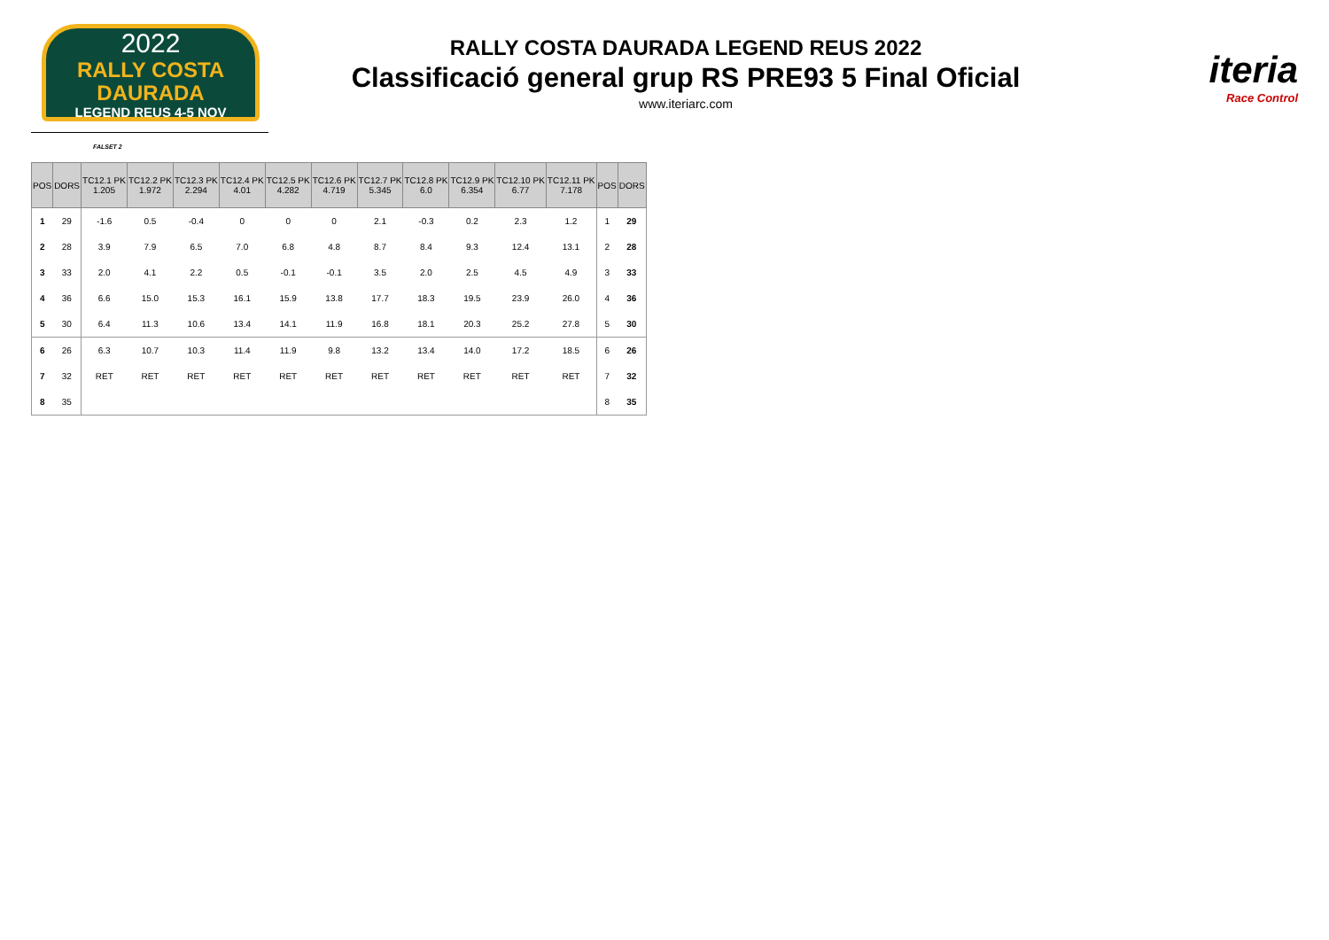2022
RALLY COSTA DAURADA
LEGEND REUS 4-5 NOV
RALLY COSTA DAURADA LEGEND REUS 2022
Classificació general grup RS PRE93 5 Final Oficial
www.iteriarc.com
iteria
Race Control
FALSET 2
| POS | DORS | TC12.1 PK 1.205 | TC12.2 PK 1.972 | TC12.3 PK 2.294 | TC12.4 PK 4.01 | TC12.5 PK 4.282 | TC12.6 PK 4.719 | TC12.7 PK 5.345 | TC12.8 PK 6.0 | TC12.9 PK 6.354 | TC12.10 PK 6.77 | TC12.11 PK 7.178 | POS | DORS |
| --- | --- | --- | --- | --- | --- | --- | --- | --- | --- | --- | --- | --- | --- | --- |
| 1 | 29 | -1.6 | 0.5 | -0.4 | 0 | 0 | 0 | 2.1 | -0.3 | 0.2 | 2.3 | 1.2 | 1 | 29 |
| 2 | 28 | 3.9 | 7.9 | 6.5 | 7.0 | 6.8 | 4.8 | 8.7 | 8.4 | 9.3 | 12.4 | 13.1 | 2 | 28 |
| 3 | 33 | 2.0 | 4.1 | 2.2 | 0.5 | -0.1 | -0.1 | 3.5 | 2.0 | 2.5 | 4.5 | 4.9 | 3 | 33 |
| 4 | 36 | 6.6 | 15.0 | 15.3 | 16.1 | 15.9 | 13.8 | 17.7 | 18.3 | 19.5 | 23.9 | 26.0 | 4 | 36 |
| 5 | 30 | 6.4 | 11.3 | 10.6 | 13.4 | 14.1 | 11.9 | 16.8 | 18.1 | 20.3 | 25.2 | 27.8 | 5 | 30 |
| 6 | 26 | 6.3 | 10.7 | 10.3 | 11.4 | 11.9 | 9.8 | 13.2 | 13.4 | 14.0 | 17.2 | 18.5 | 6 | 26 |
| 7 | 32 | RET | RET | RET | RET | RET | RET | RET | RET | RET | RET | RET | 7 | 32 |
| 8 | 35 | | | | | | | | | | | | 8 | 35 |